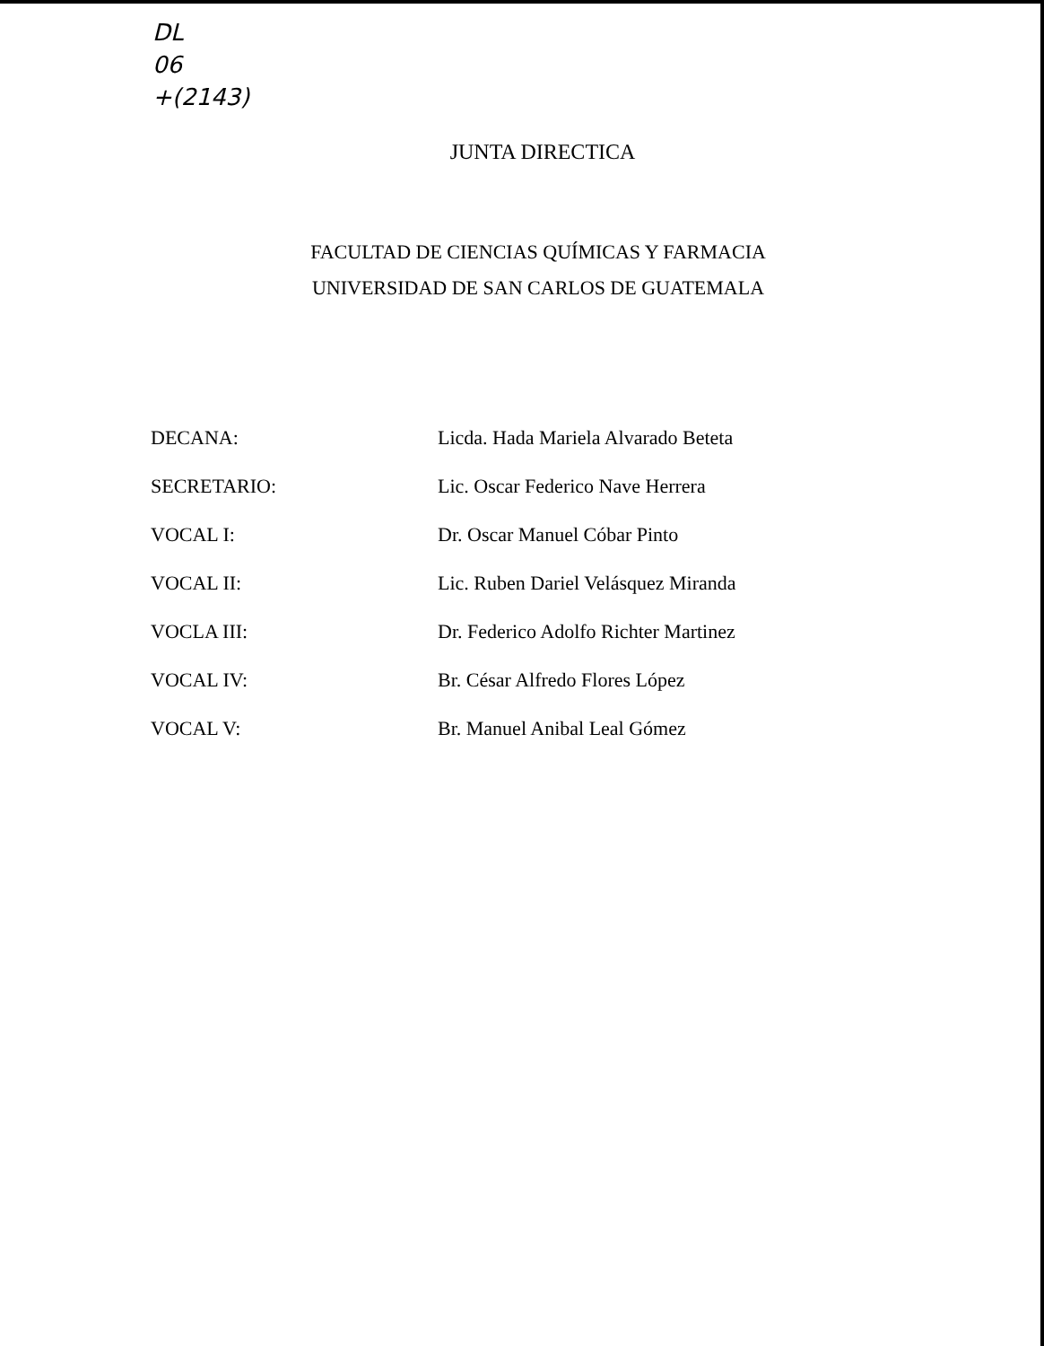DL
06
+(2143)
JUNTA DIRECTICA
FACULTAD DE CIENCIAS QUÍMICAS Y FARMACIA
UNIVERSIDAD DE SAN CARLOS DE GUATEMALA
| DECANA: | Licda. Hada Mariela Alvarado Beteta |
| SECRETARIO: | Lic. Oscar Federico Nave Herrera |
| VOCAL I: | Dr. Oscar Manuel Cóbar Pinto |
| VOCAL II: | Lic. Ruben Dariel Velásquez Miranda |
| VOCLA III: | Dr. Federico Adolfo Richter Martinez |
| VOCAL IV: | Br. César Alfredo Flores López |
| VOCAL V: | Br. Manuel Anibal Leal Gómez |